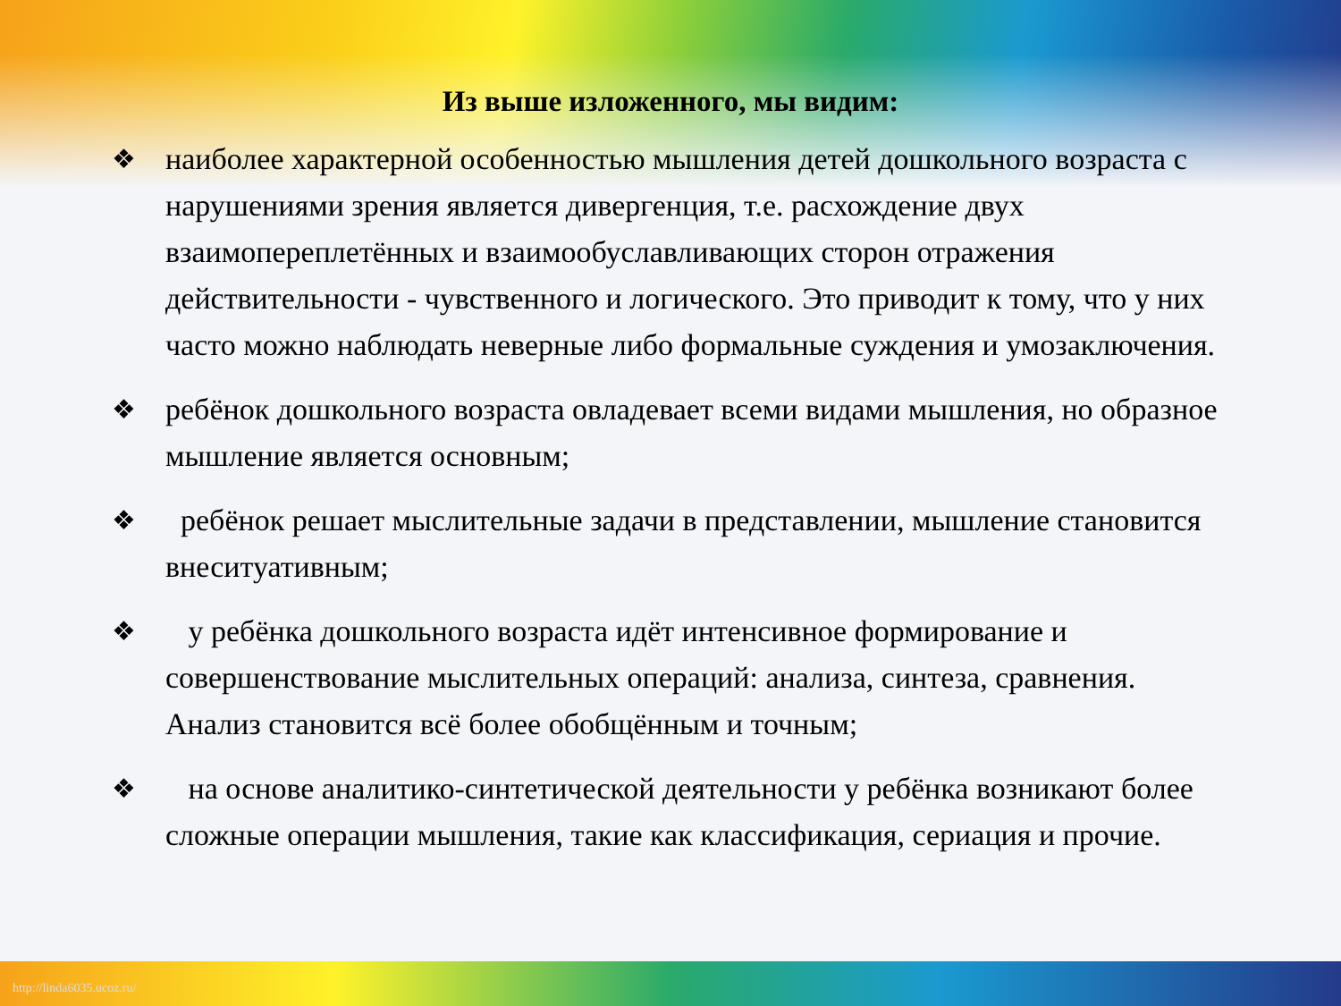Из выше изложенного, мы видим:
❖ наиболее характерной особенностью мышления детей дошкольного возраста с нарушениями зрения является дивергенция, т.е. расхождение двух взаимопереплетённых и взаимообуславливающих сторон отражения действительности - чувственного и логического. Это приводит к тому, что у них часто можно наблюдать неверные либо формальные суждения и умозаключения.
❖ ребёнок дошкольного возраста овладевает всеми видами мышления, но образное мышление является основным;
❖ ребёнок решает мыслительные задачи в представлении, мышление становится внеситуативным;
❖ у ребёнка дошкольного возраста идёт интенсивное формирование и совершенствование мыслительных операций: анализа, синтеза, сравнения. Анализ становится всё более обобщённым и точным;
❖ на основе аналитико-синтетической деятельности у ребёнка возникают более сложные операции мышления, такие как классификация, сериация и прочие.
http://linda6035.ucoz.ru/